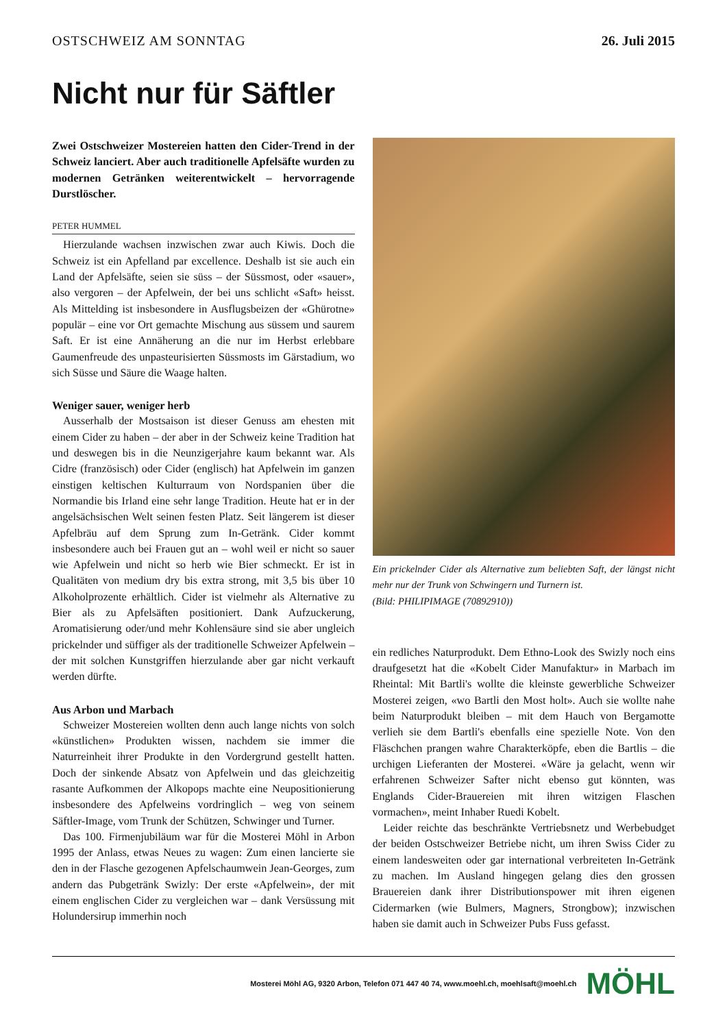OSTSCHWEIZ AM SONNTAG 26. Juli 2015
Nicht nur für Säftler
Zwei Ostschweizer Mostereien hatten den Cider-Trend in der Schweiz lanciert. Aber auch traditionelle Apfelsäfte wurden zu modernen Getränken weiterentwickelt – hervorragende Durstlöscher.
PETER HUMMEL
Hierzulande wachsen inzwischen zwar auch Kiwis. Doch die Schweiz ist ein Apfelland par excellence. Deshalb ist sie auch ein Land der Apfelsäfte, seien sie süss – der Süssmost, oder «sauer», also vergoren – der Apfelwein, der bei uns schlicht «Saft» heisst. Als Mittelding ist insbesondere in Ausflugsbeizen der «Ghürotne» populär – eine vor Ort gemachte Mischung aus süssem und saurem Saft. Er ist eine Annäherung an die nur im Herbst erlebbare Gaumenfreude des unpasteurisierten Süssmosts im Gärstadium, wo sich Süsse und Säure die Waage halten.
Weniger sauer, weniger herb
Ausserhalb der Mostsaison ist dieser Genuss am ehesten mit einem Cider zu haben – der aber in der Schweiz keine Tradition hat und deswegen bis in die Neunzigerjahre kaum bekannt war. Als Cidre (französisch) oder Cider (englisch) hat Apfelwein im ganzen einstigen keltischen Kulturraum von Nordspanien über die Normandie bis Irland eine sehr lange Tradition. Heute hat er in der angelsächsischen Welt seinen festen Platz. Seit längerem ist dieser Apfelbräu auf dem Sprung zum In-Getränk. Cider kommt insbesondere auch bei Frauen gut an – wohl weil er nicht so sauer wie Apfelwein und nicht so herb wie Bier schmeckt. Er ist in Qualitäten von medium dry bis extra strong, mit 3,5 bis über 10 Alkoholprozente erhältlich. Cider ist vielmehr als Alternative zu Bier als zu Apfelsäften positioniert. Dank Aufzuckerung, Aromatisierung oder/und mehr Kohlensäure sind sie aber ungleich prickelnder und süffiger als der traditionelle Schweizer Apfelwein – der mit solchen Kunstgriffen hierzulande aber gar nicht verkauft werden dürfte.
Aus Arbon und Marbach
Schweizer Mostereien wollten denn auch lange nichts von solch «künstlichen» Produkten wissen, nachdem sie immer die Naturreinheit ihrer Produkte in den Vordergrund gestellt hatten. Doch der sinkende Absatz von Apfelwein und das gleichzeitig rasante Aufkommen der Alkopops machte eine Neupositionierung insbesondere des Apfelweins vordringlich – weg von seinem Säftler-Image, vom Trunk der Schützen, Schwinger und Turner.
Das 100. Firmenjubiläum war für die Mosterei Möhl in Arbon 1995 der Anlass, etwas Neues zu wagen: Zum einen lancierte sie den in der Flasche gezogenen Apfelschaumwein Jean-Georges, zum andern das Pubgetränk Swizly: Der erste «Apfelwein», der mit einem englischen Cider zu vergleichen war – dank Versüssung mit Holundersirup immerhin noch
Ein prickelnder Cider als Alternative zum beliebten Saft, der längst nicht mehr nur der Trunk von Schwingern und Turnern ist.
(Bild: PHILIPIMAGE (70892910))
ein redliches Naturprodukt. Dem Ethno-Look des Swizly noch eins draufgesetzt hat die «Kobelt Cider Manufaktur» in Marbach im Rheintal: Mit Bartli's wollte die kleinste gewerbliche Schweizer Mosterei zeigen, «wo Bartli den Most holt». Auch sie wollte nahe beim Naturprodukt bleiben – mit dem Hauch von Bergamotte verlieh sie dem Bartli's ebenfalls eine spezielle Note. Von den Fläschchen prangen wahre Charakterköpfe, eben die Bartlis – die urchigen Lieferanten der Mosterei. «Wäre ja gelacht, wenn wir erfahrenen Schweizer Safter nicht ebenso gut könnten, was Englands Cider-Brauereien mit ihren witzigen Flaschen vormachen», meint Inhaber Ruedi Kobelt.
Leider reichte das beschränkte Vertriebsnetz und Werbebudget der beiden Ostschweizer Betriebe nicht, um ihren Swiss Cider zu einem landesweiten oder gar international verbreiteten In-Getränk zu machen. Im Ausland hingegen gelang dies den grossen Brauereien dank ihrer Distributionspower mit ihren eigenen Cidermarken (wie Bulmers, Magners, Strongbow); inzwischen haben sie damit auch in Schweizer Pubs Fuss gefasst.
Mosterei Möhl AG, 9320 Arbon, Telefon 071 447 40 74, www.moehl.ch, moehlsaft@moehl.ch MÖHL